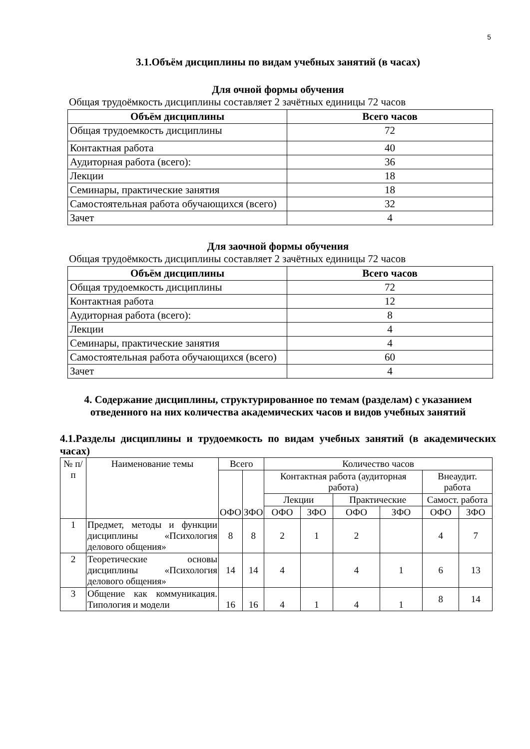5
3.1.Объём дисциплины по видам учебных занятий (в часах)
Для очной формы обучения
Общая трудоёмкость дисциплины составляет 2 зачётных единицы 72 часов
| Объём дисциплины | Всего часов |
| --- | --- |
| Общая трудоемкость дисциплины | 72 |
| Контактная работа | 40 |
| Аудиторная работа (всего): | 36 |
| Лекции | 18 |
| Семинары, практические занятия | 18 |
| Самостоятельная работа обучающихся (всего) | 32 |
| Зачет | 4 |
Для заочной формы обучения
Общая трудоёмкость дисциплины составляет 2 зачётных единицы 72 часов
| Объём дисциплины | Всего часов |
| --- | --- |
| Общая трудоемкость дисциплины | 72 |
| Контактная работа | 12 |
| Аудиторная работа (всего): | 8 |
| Лекции | 4 |
| Семинары, практические занятия | 4 |
| Самостоятельная работа обучающихся (всего) | 60 |
| Зачет | 4 |
4. Содержание дисциплины, структурированное по темам (разделам) с указанием отведенного на них количества академических часов и видов учебных занятий
4.1.Разделы дисциплины и трудоемкость по видам учебных занятий (в академических часах)
| № п/п | Наименование темы | Всего | | Количество часов | | | | | |
| --- | --- | --- | --- | --- | --- | --- | --- | --- | --- |
| | | ОФО | ЗФО | Контактная работа (аудиторная работа) | | | | Внеаудит. работа | |
| | | | | Лекции | | Практические | | Самост. работа | |
| | | | | ОФО | ЗФО | ОФО | ЗФО | ОФО | ЗФО |
| 1 | Предмет, методы и функции дисциплины «Психология делового общения» | 8 | 8 | 2 | 1 | 2 | | 4 | 7 |
| 2 | Теоретические основы дисциплины «Психология делового общения» | 14 | 14 | 4 | | 4 | 1 | 6 | 13 |
| 3 | Общение как коммуникация. Типология и модели | 16 | 16 | 4 | 1 | 4 | 1 | 8 | 14 |